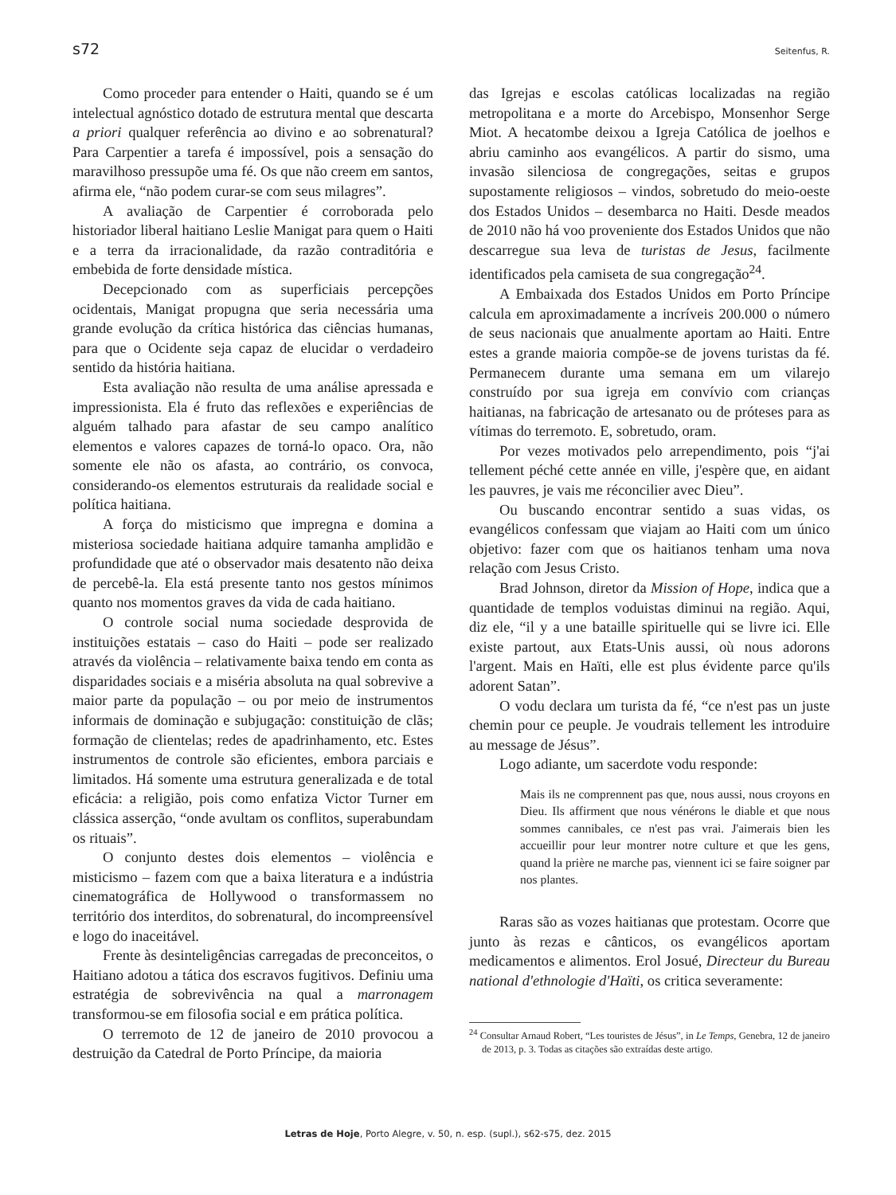s72 Seitenfus, R.
Como proceder para entender o Haiti, quando se é um intelectual agnóstico dotado de estrutura mental que descarta a priori qualquer referência ao divino e ao sobrenatural? Para Carpentier a tarefa é impossível, pois a sensação do maravilhoso pressupõe uma fé. Os que não creem em santos, afirma ele, “não podem curar-se com seus milagres”.
A avaliação de Carpentier é corroborada pelo historiador liberal haitiano Leslie Manigat para quem o Haiti e a terra da irracionalidade, da razão contraditória e embebida de forte densidade mística.
Decepcionado com as superficiais percepções ocidentais, Manigat propugna que seria necessária uma grande evolução da crítica histórica das ciências humanas, para que o Ocidente seja capaz de elucidar o verdadeiro sentido da história haitiana.
Esta avaliação não resulta de uma análise apressada e impressionista. Ela é fruto das reflexões e experiências de alguém talhado para afastar de seu campo analítico elementos e valores capazes de torná-lo opaco. Ora, não somente ele não os afasta, ao contrário, os convoca, considerando-os elementos estruturais da realidade social e política haitiana.
A força do misticismo que impregna e domina a misteriosa sociedade haitiana adquire tamanha amplidão e profundidade que até o observador mais desatento não deixa de percebê-la. Ela está presente tanto nos gestos mínimos quanto nos momentos graves da vida de cada haitiano.
O controle social numa sociedade desprovida de instituições estatais – caso do Haiti – pode ser realizado através da violência – relativamente baixa tendo em conta as disparidades sociais e a miséria absoluta na qual sobrevive a maior parte da população – ou por meio de instrumentos informais de dominação e subjugação: constituição de clãs; formação de clientelas; redes de apadrinhamento, etc. Estes instrumentos de controle são eficientes, embora parciais e limitados. Há somente uma estrutura generalizada e de total eficácia: a religião, pois como enfatiza Victor Turner em clássica asserção, “onde avultam os conflitos, superabundam os rituais”.
O conjunto destes dois elementos – violência e misticismo – fazem com que a baixa literatura e a indústria cinematográfica de Hollywood o transformassem no território dos interditos, do sobrenatural, do incompreensível e logo do inaceitável.
Frente às desinteligências carregadas de preconceitos, o Haitiano adotou a tática dos escravos fugitivos. Definiu uma estratégia de sobrevivência na qual a marronagem transformou-se em filosofia social e em prática política.
O terremoto de 12 de janeiro de 2010 provocou a destruição da Catedral de Porto Príncipe, da maioria
das Igrejas e escolas católicas localizadas na região metropolitana e a morte do Arcebispo, Monsenhor Serge Miot. A hecatombe deixou a Igreja Católica de joelhos e abriu caminho aos evangélicos. A partir do sismo, uma invasão silenciosa de congregações, seitas e grupos supostamente religiosos – vindos, sobretudo do meio-oeste dos Estados Unidos – desembarca no Haiti. Desde meados de 2010 não há voo proveniente dos Estados Unidos que não descarregue sua leva de turistas de Jesus, facilmente identificados pela camiseta de sua congregação<sup>24</sup>.
A Embaixada dos Estados Unidos em Porto Príncipe calcula em aproximadamente a incríveis 200.000 o número de seus nacionais que anualmente aportam ao Haiti. Entre estes a grande maioria compõe-se de jovens turistas da fé. Permanecem durante uma semana em um vilarejo construído por sua igreja em convívio com crianças haitianas, na fabricação de artesanato ou de próteses para as vítimas do terremoto. E, sobretudo, oram.
Por vezes motivados pelo arrependimento, pois “j'ai tellement péché cette année en ville, j'espère que, en aidant les pauvres, je vais me réconcilier avec Dieu”.
Ou buscando encontrar sentido a suas vidas, os evangélicos confessam que viajam ao Haiti com um único objetivo: fazer com que os haitianos tenham uma nova relação com Jesus Cristo.
Brad Johnson, diretor da Mission of Hope, indica que a quantidade de templos voduistas diminui na região. Aqui, diz ele, “il y a une bataille spirituelle qui se livre ici. Elle existe partout, aux Etats-Unis aussi, où nous adorons l'argent. Mais en Haïti, elle est plus évidente parce qu'ils adorent Satan”.
O vodu declara um turista da fé, “ce n'est pas un juste chemin pour ce peuple. Je voudrais tellement les introduire au message de Jésus”.
Logo adiante, um sacerdote vodu responde:
Mais ils ne comprennent pas que, nous aussi, nous croyons en Dieu. Ils affirment que nous vénérons le diable et que nous sommes cannibales, ce n'est pas vrai. J'aimerais bien les accueillir pour leur montrer notre culture et que les gens, quand la prière ne marche pas, viennent ici se faire soigner par nos plantes.
Raras são as vozes haitianas que protestam. Ocorre que junto às rezas e cânticos, os evangélicos aportam medicamentos e alimentos. Erol Josué, Directeur du Bureau national d'ethnologie d'Haïti, os critica severamente:
<sup>24</sup> Consultar Arnaud Robert, “Les touristes de Jésus”, in Le Temps, Genebra, 12 de janeiro de 2013, p. 3. Todas as citações são extraídas deste artigo.
Letras de Hoje, Porto Alegre, v. 50, n. esp. (supl.), s62-s75, dez. 2015